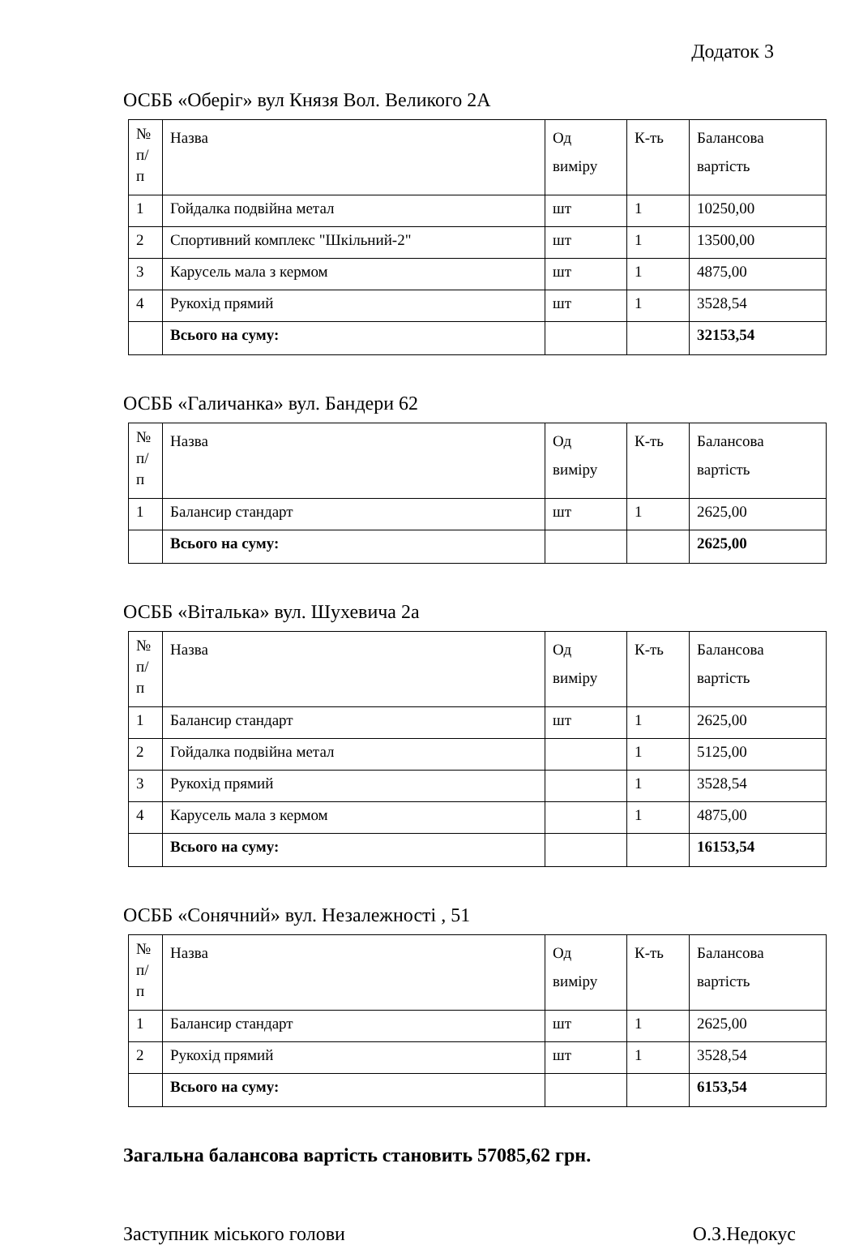Додаток 3
ОСББ «Оберіг» вул Князя Вол. Великого 2А
| № п/ п | Назва | Од виміру | К-ть | Балансова вартість |
| 1 | Гойдалка подвійна метал | шт | 1 | 10250,00 |
| 2 | Спортивний комплекс "Шкільний-2" | шт | 1 | 13500,00 |
| 3 | Карусель мала з кермом | шт | 1 | 4875,00 |
| 4 | Рукохід прямий | шт | 1 | 3528,54 |
| | Всього на суму: | | | 32153,54 |
ОСББ «Галичанка» вул. Бандери 62
| № п/ п | Назва | Од виміру | К-ть | Балансова вартість |
| 1 | Балансир стандарт | шт | 1 | 2625,00 |
| | Всього на суму: | | | 2625,00 |
ОСББ «Віталька» вул. Шухевича 2а
| № п/ п | Назва | Од виміру | К-ть | Балансова вартість |
| 1 | Балансир стандарт | шт | 1 | 2625,00 |
| 2 | Гойдалка подвійна метал | | 1 | 5125,00 |
| 3 | Рукохід прямий | | 1 | 3528,54 |
| 4 | Карусель мала з кермом | | 1 | 4875,00 |
| | Всього на суму: | | | 16153,54 |
ОСББ «Сонячний» вул. Незалежності , 51
| № п/ п | Назва | Од виміру | К-ть | Балансова вартість |
| 1 | Балансир стандарт | шт | 1 | 2625,00 |
| 2 | Рукохід прямий | шт | 1 | 3528,54 |
| | Всього на суму: | | | 6153,54 |
Загальна балансова вартість становить 57085,62 грн.
Заступник міського голови О.З.Недокус